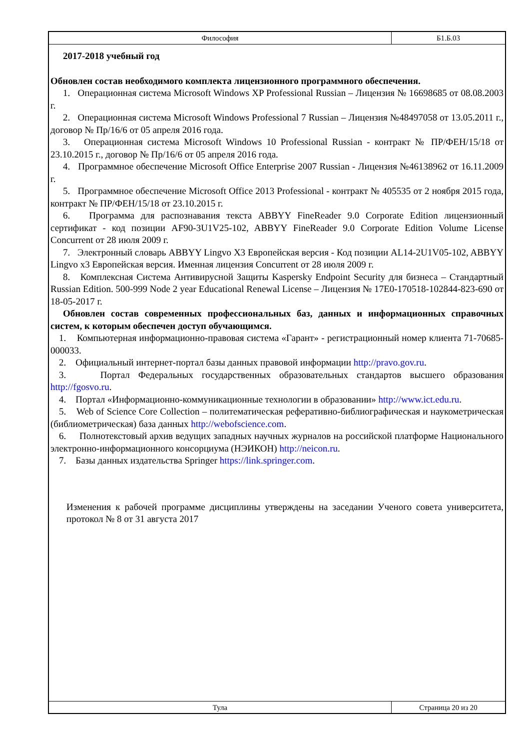| Философия | Б1.Б.03 |
2017-2018 учебный год
Обновлен состав необходимого комплекта лицензионного программного обеспечения.
1. Операционная система Microsoft Windows XP Professional Russian – Лицензия № 16698685 от 08.08.2003 г.
2. Операционная система Microsoft Windows Professional 7 Russian – Лицензия №48497058 от 13.05.2011 г., договор № Пр/16/6 от 05 апреля 2016 года.
3. Операционная система Microsoft Windows 10 Professional Russian - контракт № ПР/ФЕН/15/18 от 23.10.2015 г., договор № Пр/16/6 от 05 апреля 2016 года.
4. Программное обеспечение Microsoft Office Enterprise 2007 Russian - Лицензия №46138962 от 16.11.2009 г.
5. Программное обеспечение Microsoft Office 2013 Professional - контракт № 405535 от 2 ноября 2015 года, контракт № ПР/ФЕН/15/18 от 23.10.2015 г.
6. Программа для распознавания текста ABBYY FineReader 9.0 Corporate Edition лицензионный сертификат - код позиции AF90-3U1V25-102, ABBYY FineReader 9.0 Corporate Edition Volume License Concurrent от 28 июля 2009 г.
7. Электронный словарь ABBYY Lingvo X3 Европейская версия - Код позиции AL14-2U1V05-102, ABBYY Lingvo x3 Европейская версия. Именная лицензия Concurrent от 28 июля 2009 г.
8. Комплексная Система Антивирусной Защиты Kaspersky Endpoint Security для бизнеса – Стандартный Russian Edition. 500-999 Node 2 year Educational Renewal License – Лицензия № 17E0-170518-102844-823-690 от 18-05-2017 г.
Обновлен состав современных профессиональных баз, данных и информационных справочных систем, к которым обеспечен доступ обучающимся.
1. Компьютерная информационно-правовая система «Гарант» - регистрационный номер клиента 71-70685-000033.
2. Официальный интернет-портал базы данных правовой информации http://pravo.gov.ru.
3. Портал Федеральных государственных образовательных стандартов высшего образования http://fgosvo.ru.
4. Портал «Информационно-коммуникационные технологии в образовании» http://www.ict.edu.ru.
5. Web of Science Core Collection – политематическая реферативно-библиографическая и наукометрическая (библиометрическая) база данных http://webofscience.com.
6. Полнотекстовый архив ведущих западных научных журналов на российской платформе Национального электронно-информационного консорциума (НЭИКОН) http://neicon.ru.
7. Базы данных издательства Springer https://link.springer.com.
Изменения к рабочей программе дисциплины утверждены на заседании Ученого совета университета, протокол № 8 от 31 августа 2017
| Тула | Страница 20 из 20 |